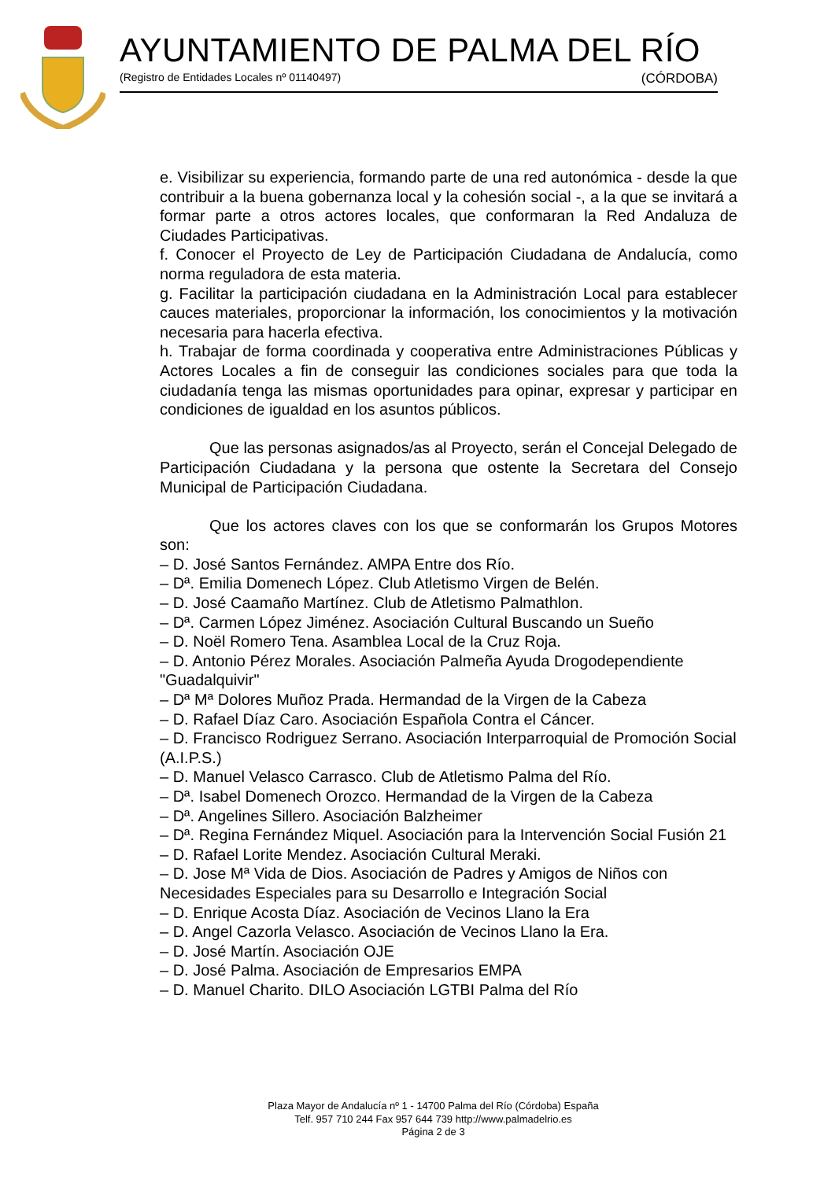AYUNTAMIENTO DE PALMA DEL RÍO
(Registro de Entidades Locales nº 01140497) (CÓRDOBA)
e. Visibilizar su experiencia, formando parte de una red autonómica - desde la que contribuir a la buena gobernanza local y la cohesión social -, a la que se invitará a formar parte a otros actores locales, que conformaran la Red Andaluza de Ciudades Participativas.
f. Conocer el Proyecto de Ley de Participación Ciudadana de Andalucía, como norma reguladora de esta materia.
g. Facilitar la participación ciudadana en la Administración Local para establecer cauces materiales, proporcionar la información, los conocimientos y la motivación necesaria para hacerla efectiva.
h. Trabajar de forma coordinada y cooperativa entre Administraciones Públicas y Actores Locales a fin de conseguir las condiciones sociales para que toda la ciudadanía tenga las mismas oportunidades para opinar, expresar y participar en condiciones de igualdad en los asuntos públicos.
Que las personas asignados/as al Proyecto, serán el Concejal Delegado de Participación Ciudadana y la persona que ostente la Secretara del Consejo Municipal de Participación Ciudadana.
Que los actores claves con los que se conformarán los Grupos Motores son:
– D. José Santos Fernández. AMPA Entre dos Río.
– Dª. Emilia Domenech López. Club Atletismo Virgen de Belén.
– D. José Caamaño Martínez. Club de Atletismo Palmathlon.
– Dª. Carmen López Jiménez. Asociación Cultural Buscando un Sueño
– D. Noël Romero Tena. Asamblea Local de la Cruz Roja.
– D. Antonio Pérez Morales. Asociación Palmeña Ayuda Drogodependiente "Guadalquivir"
– Dª Mª Dolores Muñoz Prada. Hermandad de la Virgen de la Cabeza
– D. Rafael Díaz Caro. Asociación Española Contra el Cáncer.
– D. Francisco Rodriguez Serrano. Asociación Interparroquial de Promoción Social (A.I.P.S.)
– D. Manuel Velasco Carrasco. Club de Atletismo Palma del Río.
– Dª. Isabel Domenech Orozco. Hermandad de la Virgen de la Cabeza
– Dª. Angelines Sillero. Asociación Balzheimer
– Dª. Regina Fernández Miquel. Asociación para la Intervención Social Fusión 21
– D. Rafael Lorite Mendez. Asociación Cultural Meraki.
– D. Jose Mª Vida de Dios. Asociación de Padres y Amigos de Niños con Necesidades Especiales para su Desarrollo e Integración Social
– D. Enrique Acosta Díaz. Asociación de Vecinos Llano la Era
– D. Angel Cazorla Velasco. Asociación de Vecinos Llano la Era.
– D. José Martín. Asociación OJE
– D. José Palma. Asociación de Empresarios EMPA
– D. Manuel Charito. DILO Asociación LGTBI Palma del Río
Plaza Mayor de Andalucía nº 1 - 14700 Palma del Río (Córdoba) España
Telf. 957 710 244 Fax 957 644 739 http://www.palmadelrio.es
Página 2 de 3